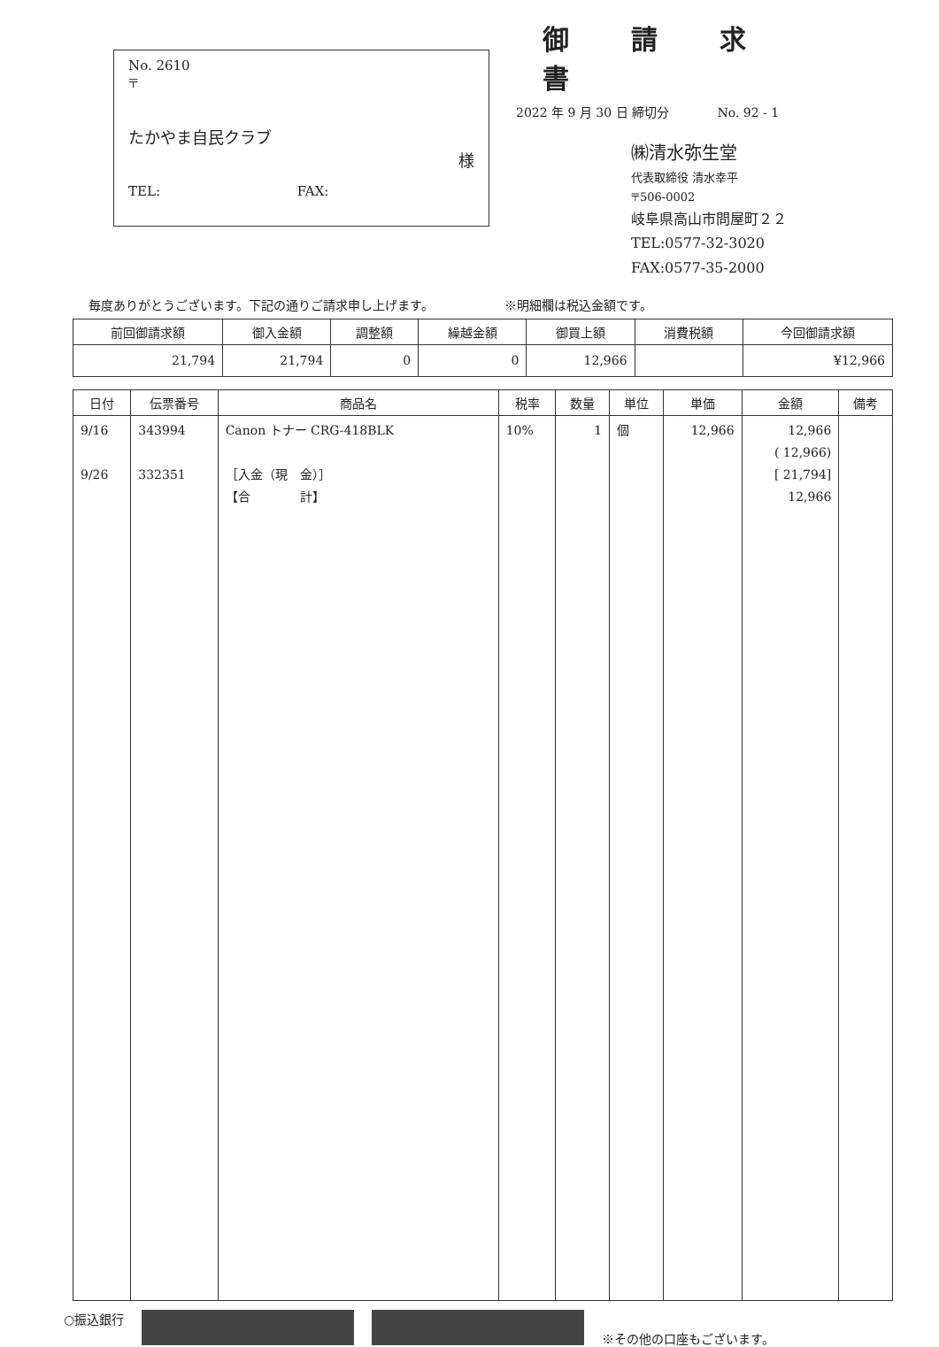No. 2610
〒
たかやま自民クラブ
様
TEL: FAX:
御請求書
2022 年 9 月 30 日 締切分 No. 92 - 1
㈱清水弥生堂
代表取締役 清水幸平
〒506-0002
岐阜県高山市問屋町２２
TEL:0577-32-3020
FAX:0577-35-2000
毎度ありがとうございます。下記の通りご請求申し上げます。 ※明細欄は税込金額です。
| 前回御請求額 | 御入金額 | 調整額 | 繰越金額 | 御買上額 | 消費税額 | 今回御請求額 |
| --- | --- | --- | --- | --- | --- | --- |
| 21,794 | 21,794 | 0 | 0 | 12,966 | | ¥12,966 |
| 日付 | 伝票番号 | 商品名 | 税率 | 数量 | 単位 | 単価 | 金額 | 備考 |
| --- | --- | --- | --- | --- | --- | --- | --- | --- |
| 9/16 9/26 | 343994 332351 | Canon トナー CRG-418BLK ［入金（現 金）］ 【合 計】 | 10% | 1 | 個 | 12,966 | 12,966 ( 12,966) [ 21,794] 12,966 | |
○振込銀行
※その他の口座もございます。